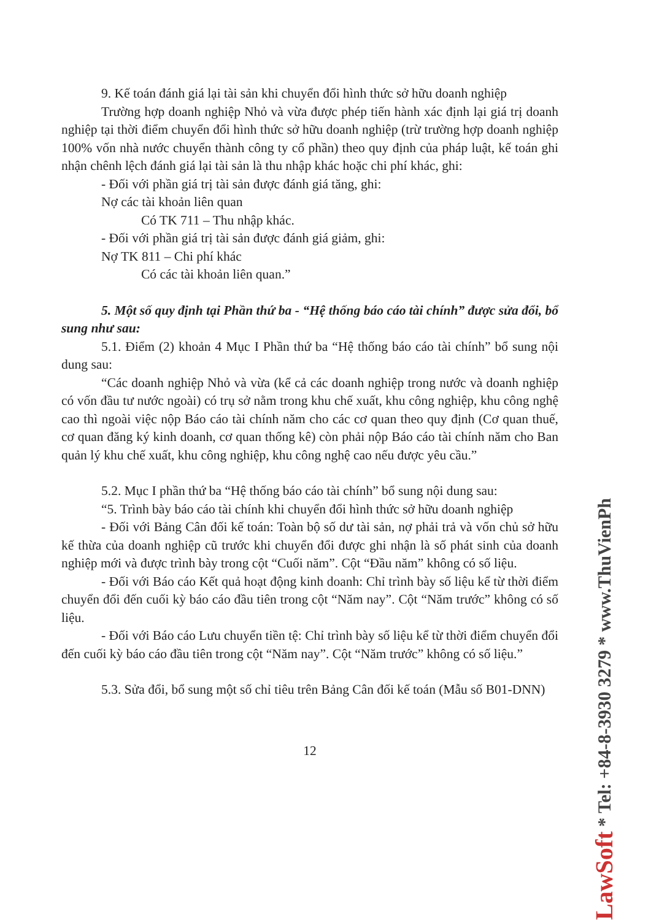9. Kế toán đánh giá lại tài sản khi chuyển đổi hình thức sở hữu doanh nghiệp
Trường hợp doanh nghiệp Nhỏ và vừa được phép tiến hành xác định lại giá trị doanh nghiệp tại thời điểm chuyển đổi hình thức sở hữu doanh nghiệp (trừ trường hợp doanh nghiệp 100% vốn nhà nước chuyển thành công ty cổ phần) theo quy định của pháp luật, kế toán ghi nhận chênh lệch đánh giá lại tài sản là thu nhập khác hoặc chi phí khác, ghi:
- Đối với phần giá trị tài sản được đánh giá tăng, ghi:
Nợ các tài khoản liên quan
Có TK 711 – Thu nhập khác.
- Đối với phần giá trị tài sản được đánh giá giảm, ghi:
Nợ TK 811 – Chi phí khác
Có các tài khoản liên quan.”
5. Một số quy định tại Phần thứ ba - “Hệ thống báo cáo tài chính” được sửa đổi, bổ sung như sau:
5.1. Điểm (2) khoản 4 Mục I Phần thứ ba “Hệ thống báo cáo tài chính” bổ sung nội dung sau:
“Các doanh nghiệp Nhỏ và vừa (kể cả các doanh nghiệp trong nước và doanh nghiệp có vốn đầu tư nước ngoài) có trụ sở nằm trong khu chế xuất, khu công nghiệp, khu công nghệ cao thì ngoài việc nộp Báo cáo tài chính năm cho các cơ quan theo quy định (Cơ quan thuế, cơ quan đăng ký kinh doanh, cơ quan thống kê) còn phải nộp Báo cáo tài chính năm cho Ban quản lý khu chế xuất, khu công nghiệp, khu công nghệ cao nếu được yêu cầu.”
5.2. Mục I phần thứ ba “Hệ thống báo cáo tài chính” bổ sung nội dung sau:
“5. Trình bày báo cáo tài chính khi chuyển đổi hình thức sở hữu doanh nghiệp
- Đối với Bảng Cân đối kế toán: Toàn bộ số dư tài sản, nợ phải trả và vốn chủ sở hữu kế thừa của doanh nghiệp cũ trước khi chuyển đổi được ghi nhận là số phát sinh của doanh nghiệp mới và được trình bày trong cột “Cuối năm”. Cột “Đầu năm” không có số liệu.
- Đối với Báo cáo Kết quả hoạt động kinh doanh: Chỉ trình bày số liệu kể từ thời điểm chuyển đổi đến cuối kỳ báo cáo đầu tiên trong cột “Năm nay”. Cột “Năm trước” không có số liệu.
- Đối với Báo cáo Lưu chuyển tiền tệ: Chỉ trình bày số liệu kể từ thời điểm chuyển đổi đến cuối kỳ báo cáo đầu tiên trong cột “Năm nay”. Cột “Năm trước” không có số liệu.”
5.3. Sửa đổi, bổ sung một số chỉ tiêu trên Bảng Cân đối kế toán (Mẫu số B01-DNN)
12
LawSoft * Tel: +84-8-3930 3279 * www.ThuVienPh